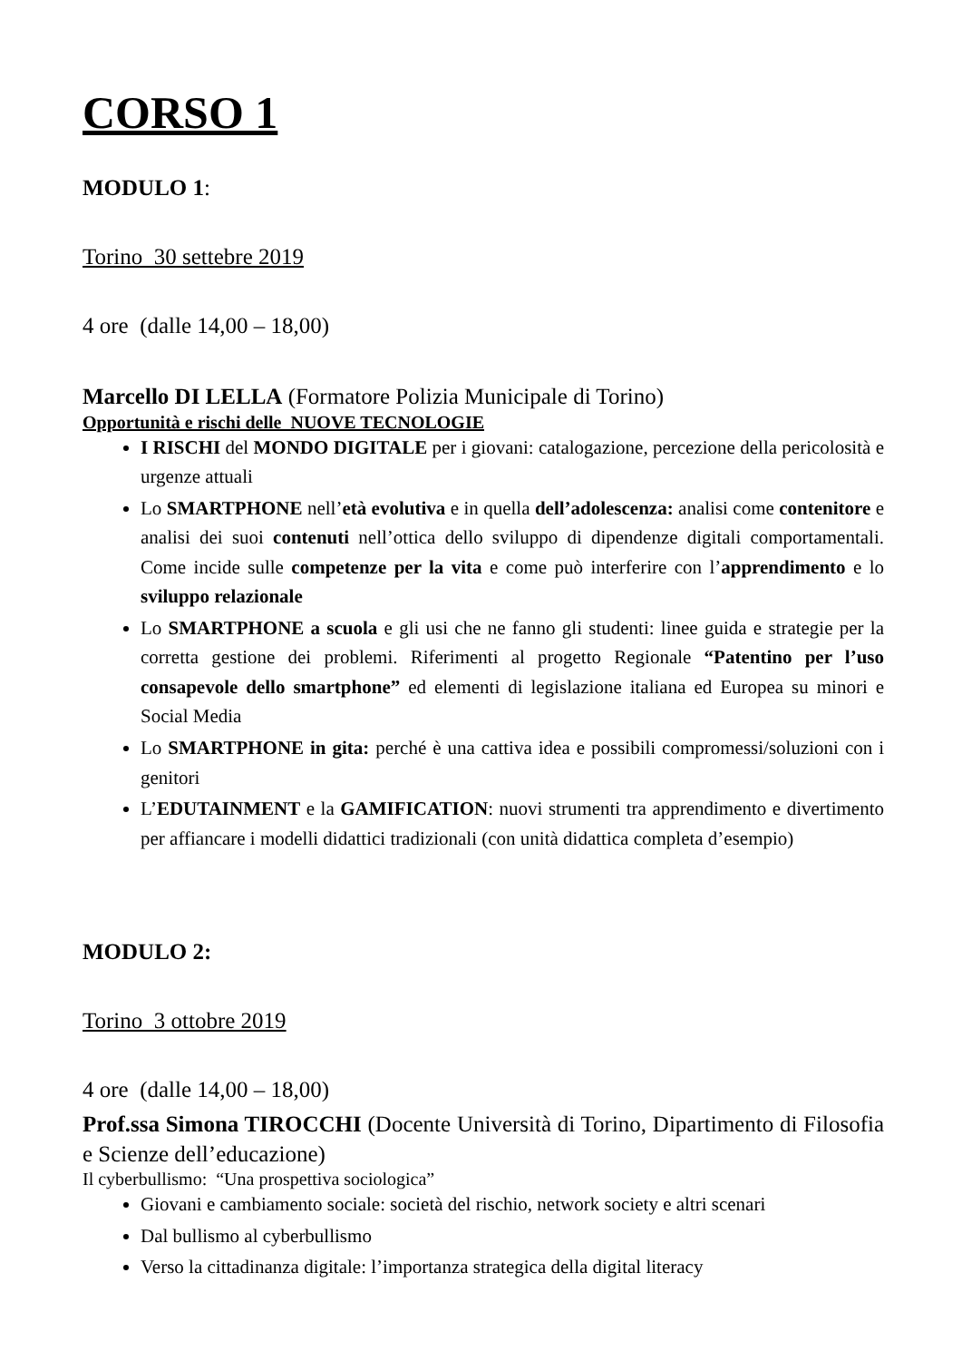CORSO 1
MODULO 1:
Torino 30 settebre 2019
4 ore (dalle 14,00 – 18,00)
Marcello DI LELLA (Formatore Polizia Municipale di Torino)
Opportunità e rischi delle NUOVE TECNOLOGIE
I RISCHI del MONDO DIGITALE per i giovani: catalogazione, percezione della pericolosità e urgenze attuali
Lo SMARTPHONE nell’età evolutiva e in quella dell’adolescenza: analisi come contenitore e analisi dei suoi contenuti nell’ottica dello sviluppo di dipendenze digitali comportamentali. Come incide sulle competenze per la vita e come può interferire con l’apprendimento e lo sviluppo relazionale
Lo SMARTPHONE a scuola e gli usi che ne fanno gli studenti: linee guida e strategie per la corretta gestione dei problemi. Riferimenti al progetto Regionale “Patentino per l’uso consapevole dello smartphone” ed elementi di legislazione italiana ed Europea su minori e Social Media
Lo SMARTPHONE in gita: perché è una cattiva idea e possibili compromessi/soluzioni con i genitori
L’EDUTAINMENT e la GAMIFICATION: nuovi strumenti tra apprendimento e divertimento per affiancare i modelli didattici tradizionali (con unità didattica completa d’esempio)
MODULO 2:
Torino 3 ottobre 2019
4 ore (dalle 14,00 – 18,00)
Prof.ssa Simona TIROCCHI (Docente Università di Torino, Dipartimento di Filosofia e Scienze dell’educazione)
Il cyberbullismo: “Una prospettiva sociologica”
Giovani e cambiamento sociale: società del rischio, network society e altri scenari
Dal bullismo al cyberbullismo
Verso la cittadinanza digitale: l’importanza strategica della digital literacy